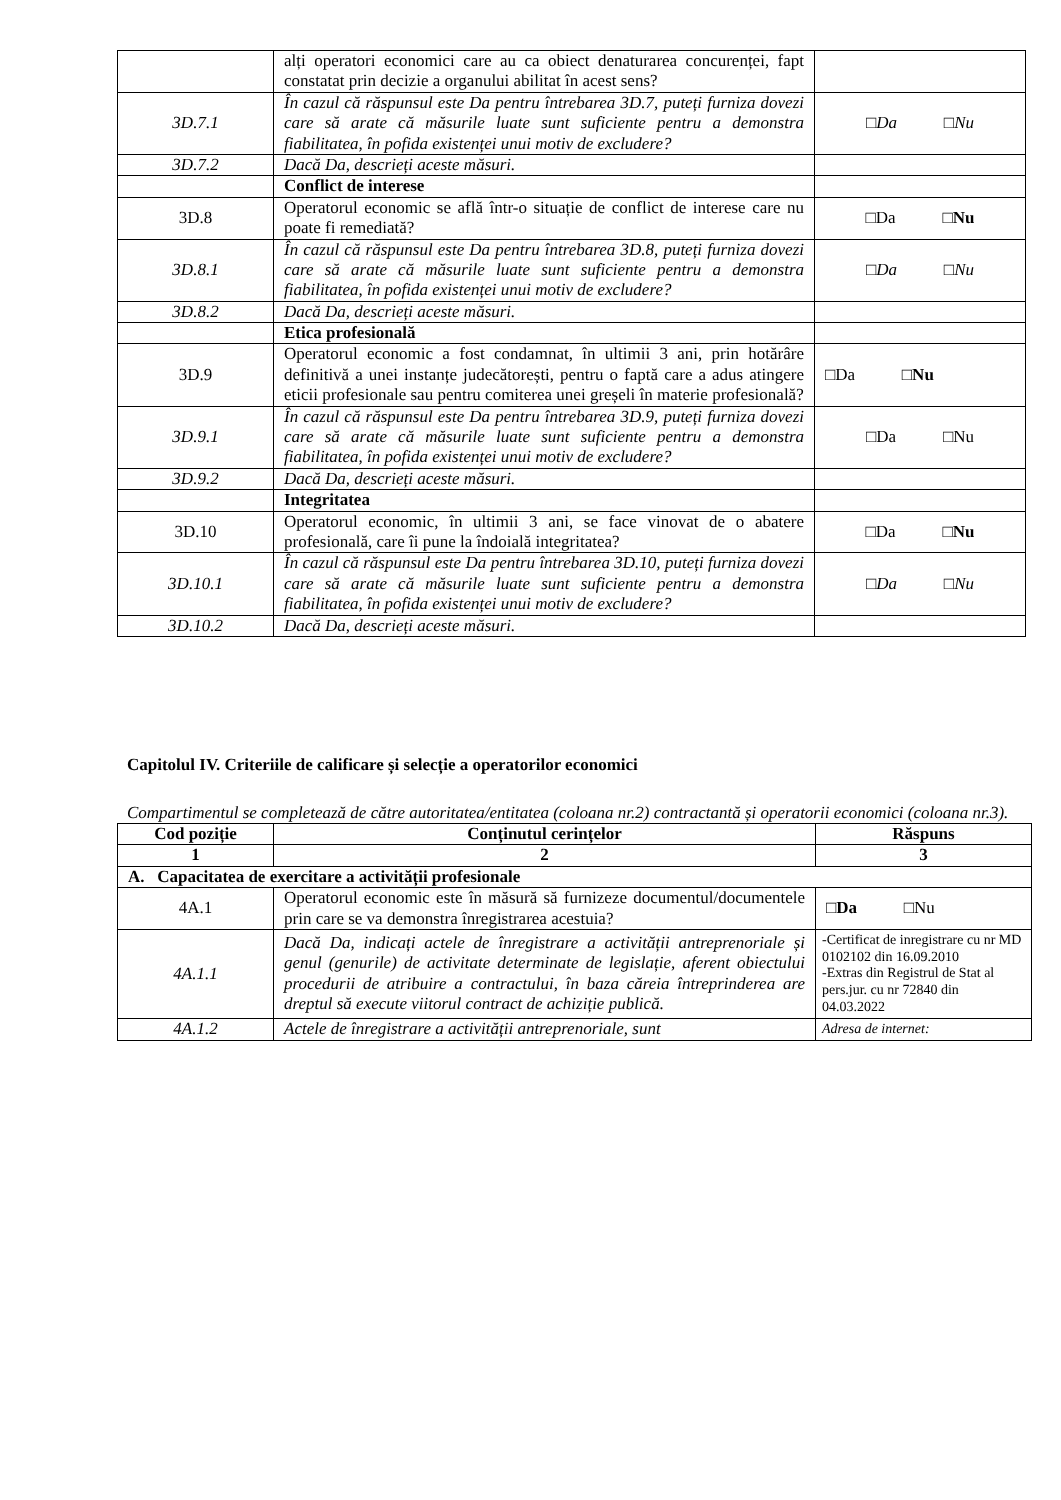| | alți operatori economici care au ca obiect denaturarea concurenței, fapt constatat prin decizie a organului abilitat în acest sens? | |
| 3D.7.1 | În cazul că răspunsul este Da pentru întrebarea 3D.7, puteți furniza dovezi care să arate că măsurile luate sunt suficiente pentru a demonstra fiabilitatea, în pofida existenței unui motiv de excludere? | □ Da □ Nu |
| 3D.7.2 | Dacă Da, descrieți aceste măsuri. | |
| | Conflict de interese | |
| 3D.8 | Operatorul economic se află într-o situație de conflict de interese care nu poate fi remediată? | □Da □ Nu |
| 3D.8.1 | În cazul că răspunsul este Da pentru întrebarea 3D.8, puteți furniza dovezi care să arate că măsurile luate sunt suficiente pentru a demonstra fiabilitatea, în pofida existenței unui motiv de excludere? | □ Da □ Nu |
| 3D.8.2 | Dacă Da, descrieți aceste măsuri. | |
| | Etica profesională | |
| 3D.9 | Operatorul economic a fost condamnat, în ultimii 3 ani, prin hotărâre definitivă a unei instanțe judecătorești, pentru o faptă care a adus atingere eticii profesionale sau pentru comiterea unei greșeli în materie profesională? | □Da □ Nu |
| 3D.9.1 | În cazul că răspunsul este Da pentru întrebarea 3D.9, puteți furniza dovezi care să arate că măsurile luate sunt suficiente pentru a demonstra fiabilitatea, în pofida existenței unui motiv de excludere? | □Da □Nu |
| 3D.9.2 | Dacă Da, descrieți aceste măsuri. | |
| | Integritatea | |
| 3D.10 | Operatorul economic, în ultimii 3 ani, se face vinovat de o abatere profesională, care îi pune la îndoială integritatea? | □Da □ Nu |
| 3D.10.1 | În cazul că răspunsul este Da pentru întrebarea 3D.10, puteți furniza dovezi care să arate că măsurile luate sunt suficiente pentru a demonstra fiabilitatea, în pofida existenței unui motiv de excludere? | □ Da □ Nu |
| 3D.10.2 | Dacă Da, descrieți aceste măsuri. | |
Capitolul IV. Criteriile de calificare și selecție a operatorilor economici
Compartimentul se completează de către autoritatea/entitatea (coloana nr.2) contractantă și operatorii economici (coloana nr.3).
| Cod poziție | Conținutul cerințelor | Răspuns |
| --- | --- | --- |
| 1 | 2 | 3 |
| A. Capacitatea de exercitare a activității profesionale | | |
| 4A.1 | Operatorul economic este în măsură să furnizeze documentul/documentele prin care se va demonstra înregistrarea acestuia? | □ Da □Nu |
| 4A.1.1 | Dacă Da, indicați actele de înregistrare a activității antreprenoriale și genul (genurile) de activitate determinate de legislație, aferent obiectului procedurii de atribuire a contractului, în baza căreia întreprinderea are dreptul să execute viitorul contract de achiziție publică. | -Certificat de inregistrare cu nr MD 0102102 din 16.09.2010 -Extras din Registrul de Stat al pers.jur. cu nr 72840 din 04.03.2022 |
| 4A.1.2 | Actele de înregistrare a activității antreprenoriale, sunt | Adresa de internet: |